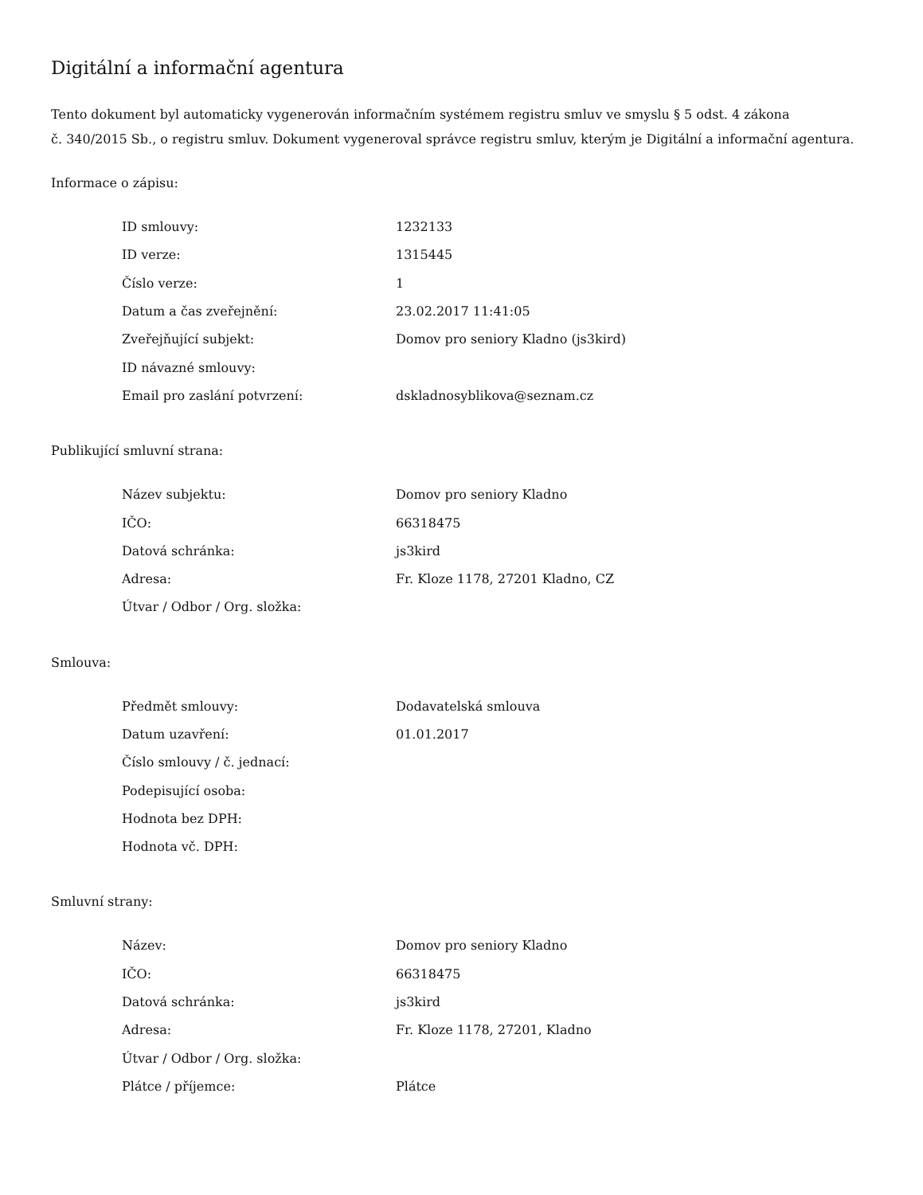Digitální a informační agentura
Tento dokument byl automaticky vygenerován informačním systémem registru smluv ve smyslu § 5 odst. 4 zákona
č. 340/2015 Sb., o registru smluv. Dokument vygeneroval správce registru smluv, kterým je Digitální a informační agentura.
Informace o zápisu:
| ID smlouvy: | 1232133 |
| ID verze: | 1315445 |
| Číslo verze: | 1 |
| Datum a čas zveřejnění: | 23.02.2017 11:41:05 |
| Zveřejňující subjekt: | Domov pro seniory Kladno (js3kird) |
| ID návazné smlouvy: | |
| Email pro zaslání potvrzení: | dskladnosyblikova@seznam.cz |
Publikující smluvní strana:
| Název subjektu: | Domov pro seniory Kladno |
| IČO: | 66318475 |
| Datová schránka: | js3kird |
| Adresa: | Fr. Kloze 1178, 27201 Kladno, CZ |
| Útvar / Odbor / Org. složka: | |
Smlouva:
| Předmět smlouvy: | Dodavatelská smlouva |
| Datum uzavření: | 01.01.2017 |
| Číslo smlouvy / č. jednací: | |
| Podepisující osoba: | |
| Hodnota bez DPH: | |
| Hodnota vč. DPH: | |
Smluvní strany:
| Název: | Domov pro seniory Kladno |
| IČO: | 66318475 |
| Datová schránka: | js3kird |
| Adresa: | Fr. Kloze 1178, 27201, Kladno |
| Útvar / Odbor / Org. složka: | |
| Plátce / příjemce: | Plátce |